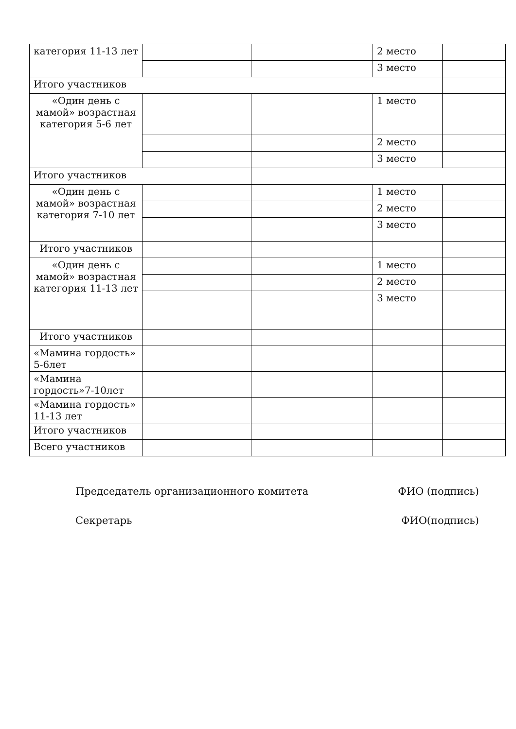| категория 11-13 лет | | | 2 место | |
| | | | 3 место | |
| Итого участников | | | | |
| «Один день с мамой» возрастная категория 5-6 лет | | | 1 место | |
| | | | 2 место | |
| | | | 3 место | |
| Итого участников | | | | |
| «Один день с мамой» возрастная категория 7-10 лет | | | 1 место | |
| | | | 2 место | |
| | | | 3 место | |
| Итого участников | | | | |
| «Один день с мамой» возрастная категория 11-13 лет | | | 1 место | |
| | | | 2 место | |
| | | | 3 место | |
| Итого участников | | | | |
| «Мамина гордость» 5-6лет | | | | |
| «Мамина гордость»7-10лет | | | | |
| «Мамина гордость» 11-13 лет | | | | |
| Итого участников | | | | |
| Всего участников | | | | |
Председатель организационного комитета ФИО (подпись)
Секретарь ФИО(подпись)